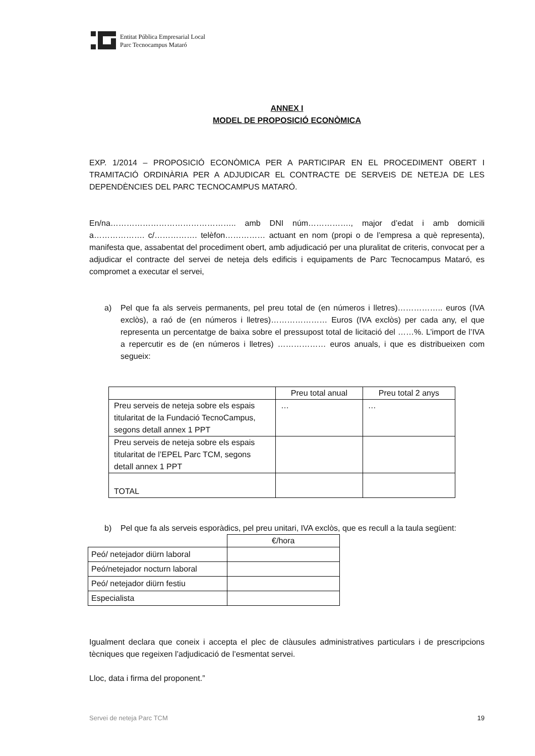Entitat Pública Empresarial Local
Parc Tecnocampus Mataró
ANNEX I
MODEL DE PROPOSICIÓ ECONÒMICA
EXP. 1/2014 – PROPOSICIÓ ECONÒMICA PER A PARTICIPAR EN EL PROCEDIMENT OBERT I TRAMITACIÓ ORDINÀRIA PER A ADJUDICAR EL CONTRACTE DE SERVEIS DE NETEJA DE LES DEPENDÈNCIES DEL PARC TECNOCAMPUS MATARÓ.
En/na……………………………………….. amb DNI núm……………., major d’edat i amb domicili a………………. c/……………. telèfon…………… actuant en nom (propi o de l’empresa a què representa), manifesta que, assabentat del procediment obert, amb adjudicació per una pluralitat de criteris, convocat per a adjudicar el contracte del servei de neteja dels edificis i equipaments de Parc Tecnocampus Mataró, es compromet a executar el servei,
a) Pel que fa als serveis permanents, pel preu total de (en números i lletres)…………….. euros (IVA exclòs), a raó de (en números i lletres)………………… Euros (IVA exclòs) per cada any, el que representa un percentatge de baixa sobre el pressupost total de licitació del ……%. L’import de l’IVA a repercutir es de (en números i lletres) ……………… euros anuals, i que es distribueixen com segueix:
| | Preu total anual | Preu total 2 anys |
| Preu serveis de neteja sobre els espais titularitat de la Fundació TecnoCampus, segons detall annex 1 PPT | … | … |
| Preu serveis de neteja sobre els espais titularitat de l’EPEL Parc TCM, segons detall annex 1 PPT | | |
| TOTAL | | |
b) Pel que fa als serveis esporàdics, pel preu unitari, IVA exclòs, que es recull a la taula següent:
| | €/hora |
| Peó/ netejador diürn laboral | |
| Peó/netejador nocturn laboral | |
| Peó/ netejador diürn festiu | |
| Especialista | |
Igualment declara que coneix i accepta el plec de clàusules administratives particulars i de prescripcions tècniques que regeixen l’adjudicació de l’esmentat servei.
Lloc, data i firma del proponent.”
Servei de neteja Parc TCM 19